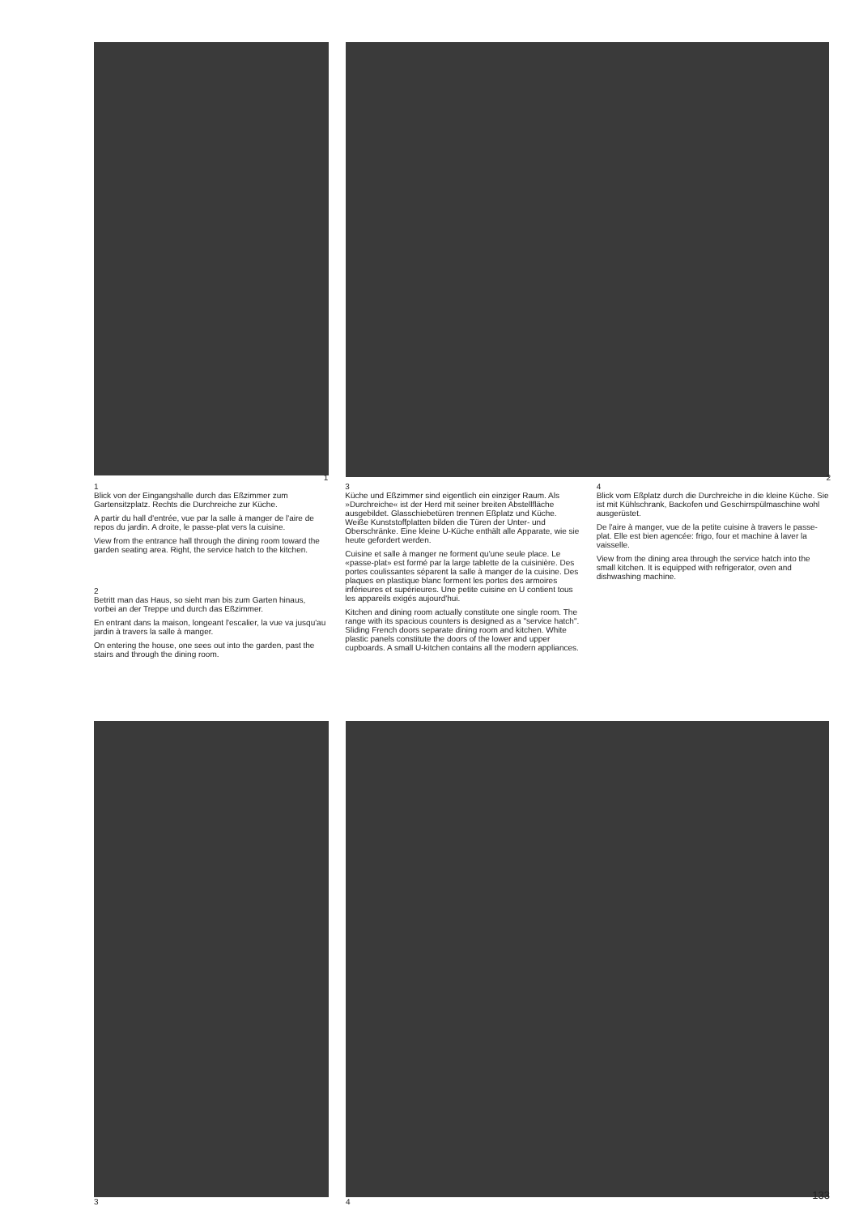1
1
Blick von der Eingangshalle durch das Eßzimmer zum Gartensitzplatz. Rechts die Durchreiche zur Küche.
A partir du hall d'entrée, vue par la salle à manger de l'aire de repos du jardin. A droite, le passe-plat vers la cuisine.
View from the entrance hall through the dining room toward the garden seating area. Right, the service hatch to the kitchen.
2
Betritt man das Haus, so sieht man bis zum Garten hinaus, vorbei an der Treppe und durch das Eßzimmer.
En entrant dans la maison, longeant l'escalier, la vue va jusqu'au jardin à travers la salle à manger.
On entering the house, one sees out into the garden, past the stairs and through the dining room.
3
Küche und Eßzimmer sind eigentlich ein einziger Raum. Als »Durchreiche« ist der Herd mit seiner breiten Abstellfläche ausgebildet. Glasschiebetüren trennen Eßplatz und Küche. Weiße Kunststoffplatten bilden die Türen der Unter- und Oberschränke. Eine kleine U-Küche enthält alle Apparate, wie sie heute gefordert werden.
Cuisine et salle à manger ne forment qu'une seule place. Le «passe-plat» est formé par la large tablette de la cuisinière. Des portes coulissantes séparent la salle à manger de la cuisine. Des plaques en plastique blanc forment les portes des armoires inférieures et supérieures. Une petite cuisine en U contient tous les appareils exigés aujourd'hui.
Kitchen and dining room actually constitute one single room. The range with its spacious counters is designed as a "service hatch". Sliding French doors separate dining room and kitchen. White plastic panels constitute the doors of the lower and upper cupboards. A small U-kitchen contains all the modern appliances.
2
4
Blick vom Eßplatz durch die Durchreiche in die kleine Küche. Sie ist mit Kühlschrank, Backofen und Geschirrspülmaschine wohl ausgerüstet.
De l'aire à manger, vue de la petite cuisine à travers le passe-plat. Elle est bien agencée: frigo, four et machine à laver la vaisselle.
View from the dining area through the service hatch into the small kitchen. It is equipped with refrigerator, oven and dishwashing machine.
3 4
133